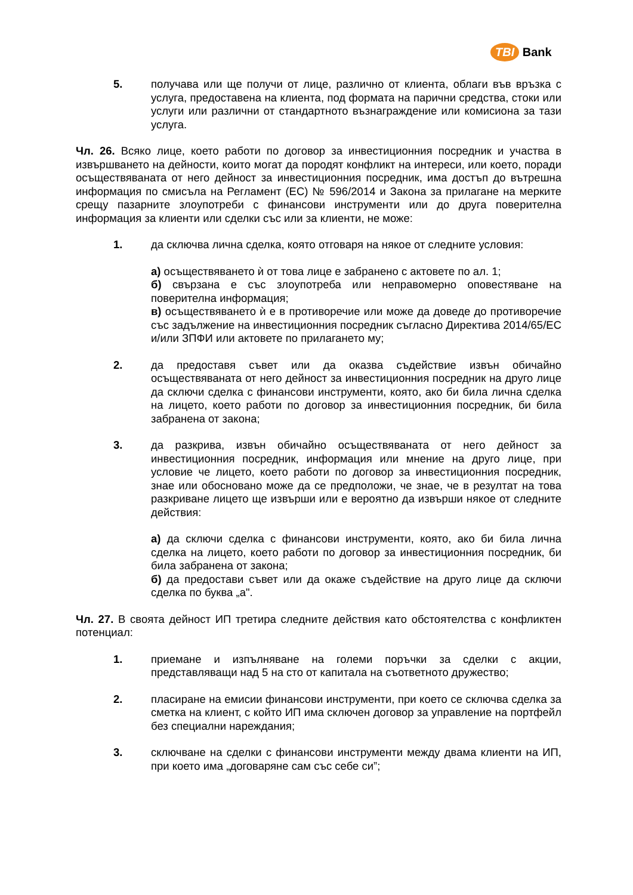TBI Bank
5. получава или ще получи от лице, различно от клиента, облаги във връзка с услуга, предоставена на клиента, под формата на парични средства, стоки или услуги или различни от стандартното възнаграждение или комисиона за тази услуга.
Чл. 26. Всяко лице, което работи по договор за инвестиционния посредник и участва в извършването на дейности, които могат да породят конфликт на интереси, или което, поради осъществяваната от него дейност за инвестиционния посредник, има достъп до вътрешна информация по смисъла на Регламент (ЕС) № 596/2014 и Закона за прилагане на мерките срещу пазарните злоупотреби с финансови инструменти или до друга поверителна информация за клиенти или сделки със или за клиенти, не може:
1. да сключва лична сделка, която отговаря на някое от следните условия:
а) осъществяването ѝ от това лице е забранено с актовете по ал. 1;
б) свързана е със злоупотреба или неправомерно оповестяване на поверителна информация;
в) осъществяването ѝ е в противоречие или може да доведе до противоречие със задължение на инвестиционния посредник съгласно Директива 2014/65/ЕС и/или ЗПФИ или актовете по прилагането му;
2. да предоставя съвет или да оказва съдействие извън обичайно осъществяваната от него дейност за инвестиционния посредник на друго лице да сключи сделка с финансови инструменти, която, ако би била лична сделка на лицето, което работи по договор за инвестиционния посредник, би била забранена от закона;
3. да разкрива, извън обичайно осъществяваната от него дейност за инвестиционния посредник, информация или мнение на друго лице, при условие че лицето, което работи по договор за инвестиционния посредник, знае или обосновано може да се предположи, че знае, че в резултат на това разкриване лицето ще извърши или е вероятно да извърши някое от следните действия:
а) да сключи сделка с финансови инструменти, която, ако би била лична сделка на лицето, което работи по договор за инвестиционния посредник, би била забранена от закона;
б) да предостави съвет или да окаже съдействие на друго лице да сключи сделка по буква „а".
Чл. 27. В своята дейност ИП третира следните действия като обстоятелства с конфликтен потенциал:
1. приемане и изпълняване на големи поръчки за сделки с акции, представляващи над 5 на сто от капитала на съответното дружество;
2. пласиране на емисии финансови инструменти, при което се сключва сделка за сметка на клиент, с който ИП има сключен договор за управление на портфейл без специални нареждания;
3. сключване на сделки с финансови инструменти между двама клиенти на ИП, при което има „договаряне сам със себе си”;